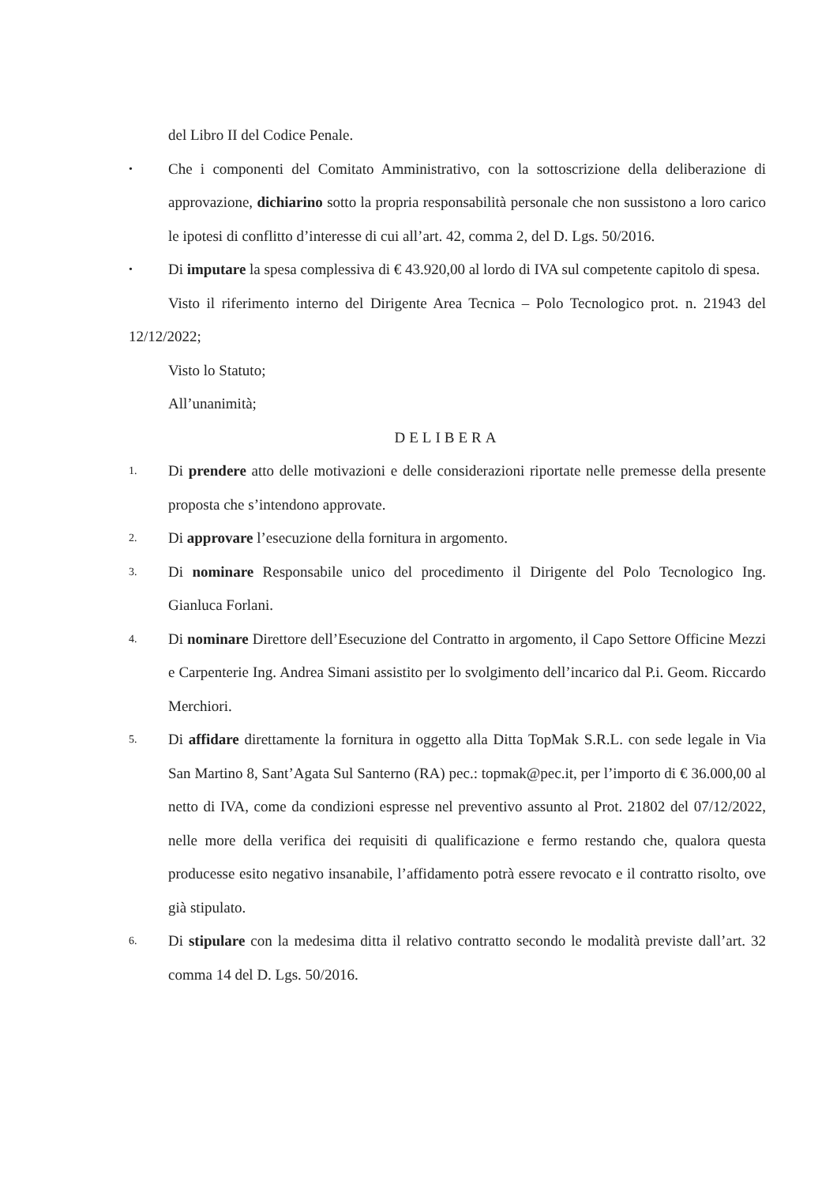del Libro II del Codice Penale.
•
Che i componenti del Comitato Amministrativo, con la sottoscrizione della deliberazione di approvazione, dichiarino sotto la propria responsabilità personale che non sussistono a loro carico le ipotesi di conflitto d’interesse di cui all’art. 42, comma 2, del D. Lgs. 50/2016.
•
Di imputare la spesa complessiva di € 43.920,00 al lordo di IVA sul competente capitolo di spesa.
Visto il riferimento interno del Dirigente Area Tecnica – Polo Tecnologico prot. n. 21943 del 12/12/2022;
Visto lo Statuto;
All’unanimità;
DELIBERA
1.
Di prendere atto delle motivazioni e delle considerazioni riportate nelle premesse della presente proposta che s’intendono approvate.
2.
Di approvare l’esecuzione della fornitura in argomento.
3.
Di nominare Responsabile unico del procedimento il Dirigente del Polo Tecnologico Ing. Gianluca Forlani.
4.
Di nominare Direttore dell’Esecuzione del Contratto in argomento, il Capo Settore Officine Mezzi e Carpenterie Ing. Andrea Simani assistito per lo svolgimento dell’incarico dal P.i. Geom. Riccardo Merchiori.
5.
Di affidare direttamente la fornitura in oggetto alla Ditta TopMak S.R.L. con sede legale in Via San Martino 8, Sant’Agata Sul Santerno (RA) pec.: topmak@pec.it, per l’importo di € 36.000,00 al netto di IVA, come da condizioni espresse nel preventivo assunto al Prot. 21802 del 07/12/2022, nelle more della verifica dei requisiti di qualificazione e fermo restando che, qualora questa producesse esito negativo insanabile, l’affidamento potrà essere revocato e il contratto risolto, ove già stipulato.
6.
Di stipulare con la medesima ditta il relativo contratto secondo le modalità previste dall’art. 32 comma 14 del D. Lgs. 50/2016.